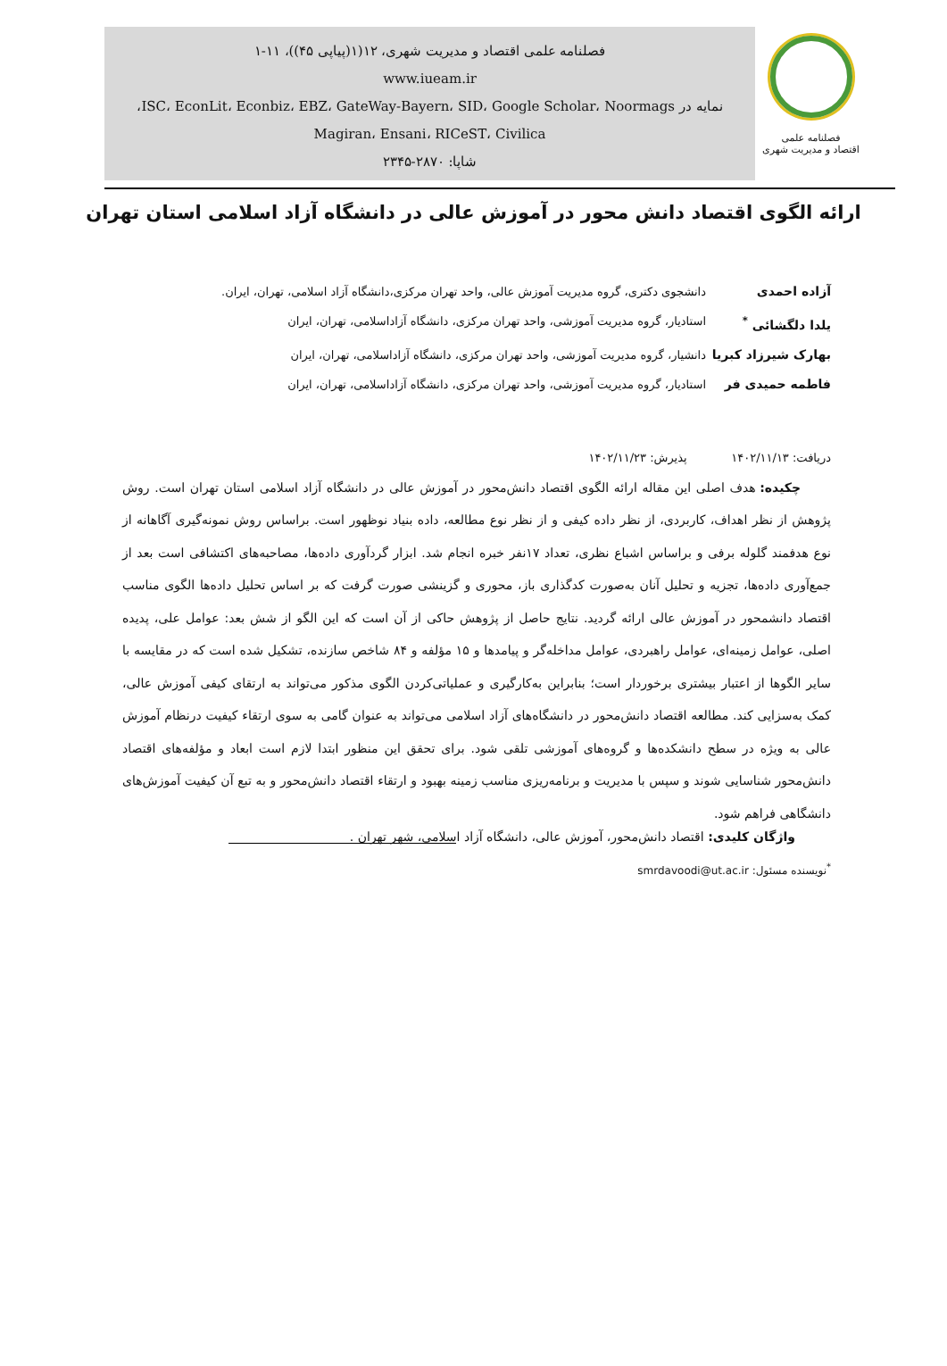فصلنامه علمی
اقتصاد و مدیریت شهری
فصلنامه علمی اقتصاد و مدیریت شهری، ۱۲(۱(پیاپی ۴۵))، ۱۱-۱
www.iueam.ir
نمایه در ISC، EconLit، Econbiz، EBZ، GateWay-Bayern، SID، Google Scholar، Noormags،
Magiran، Ensani، RICeST، Civilica
شاپا: ۲۸۷۰-۲۳۴۵
ارائه الگوی اقتصاد دانش محور در آموزش عالی در دانشگاه آزاد اسلامی استان تهران
آزاده احمدی دانشجوی دکتری، گروه مدیریت آموزش عالی، واحد تهران مرکزی،دانشگاه آزاد اسلامی، تهران، ایران.
یلدا دلگشائی <sup>*</sup> استادیار، گروه مدیریت آموزشی، واحد تهران مرکزی، دانشگاه آزاداسلامی، تهران، ایران
بهارک شیرزاد کبریا دانشیار، گروه مدیریت آموزشی، واحد تهران مرکزی، دانشگاه آزاداسلامی، تهران، ایران
فاطمه حمیدی فر استادیار، گروه مدیریت آموزشی، واحد تهران مرکزی، دانشگاه آزاداسلامی، تهران، ایران
دریافت: ۱۴۰۲/۱۱/۱۳ پذیرش: ۱۴۰۲/۱۱/۲۳
چکیده: هدف اصلی این مقاله ارائه الگوی اقتصاد دانش‌محور در آموزش عالی در دانشگاه آزاد اسلامی استان تهران است. روش پژوهش از نظر اهداف، کاربردی، از نظر داده کیفی و از نظر نوع مطالعه، داده بنیاد نوظهور است. براساس روش نمونه‌گیری آگاهانه از نوع هدفمند گلوله برفی و براساس اشباع نظری، تعداد ۱۷نفر خبره انجام شد. ابزار گردآوری داده‌ها، مصاحبه‌های اکتشافی است بعد از جمع‌آوری داده‌ها، تجزیه و تحلیل آنان به‌صورت کدگذاری باز، محوری و گزینشی صورت گرفت که بر اساس تحلیل داده‌ها الگوی مناسب اقتصاد دانشمحور در آموزش عالی ارائه گردید. نتایج حاصل از پژوهش حاکی از آن است که این الگو از شش بعد: عوامل علی، پدیده اصلی، عوامل زمینه‌ای، عوامل راهبردی، عوامل مداخله‌گر و پیامدها و ۱۵ مؤلفه و ۸۴ شاخص سازنده، تشکیل شده است که در مقایسه با سایر الگوها از اعتبار بیشتری برخوردار است؛ بنابراین به‌کارگیری و عملیاتی‌کردن الگوی مذکور می‌تواند به ارتقای کیفی آموزش عالی، کمک به‌سزایی کند. مطالعه اقتصاد دانش‌محور در دانشگاه‌های آزاد اسلامی می‌تواند به عنوان گامی به سوی ارتقاء کیفیت درنظام آموزش عالی به ویژه در سطح دانشکده‌ها و گروه‌های آموزشی تلقی شود. برای تحقق این منظور ابتدا لازم است ابعاد و مؤلفه‌های اقتصاد دانش‌محور شناسایی شوند و سپس با مدیریت و برنامه‌ریزی مناسب زمینه بهبود و ارتقاء اقتصاد دانش‌محور و به تبع آن کیفیت آموزش‌های دانشگاهی فراهم شود.
واژگان کلیدی: اقتصاد دانش‌محور، آموزش عالی، دانشگاه آزاد اسلامی، شهر تهران .
<sup>*</sup> نویسنده مسئول: smrdavoodi@ut.ac.ir